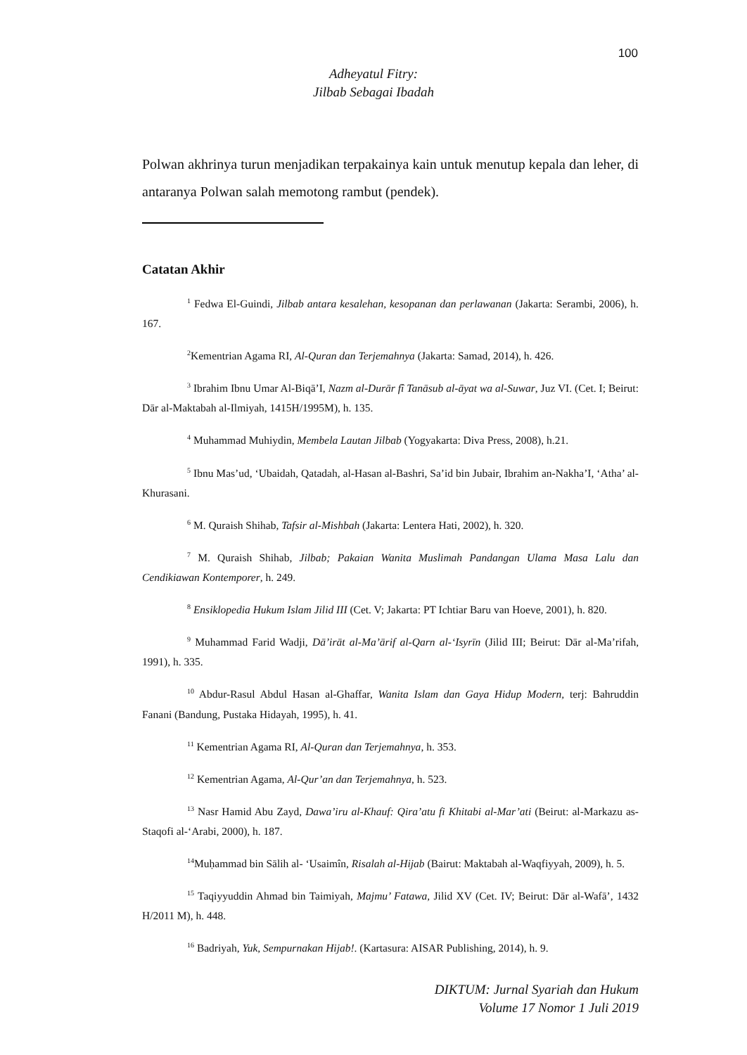100
Adheyatul Fitry:
Jilbab Sebagai Ibadah
Polwan akhrinya turun menjadikan terpakainya kain untuk menutup kepala dan leher, di antaranya Polwan salah memotong rambut (pendek).
Catatan Akhir
<sup>1</sup> Fedwa El-Guindi, Jilbab antara kesalehan, kesopanan dan perlawanan (Jakarta: Serambi, 2006), h. 167.
<sup>2</sup> Kementrian Agama RI, Al-Quran dan Terjemahnya (Jakarta: Samad, 2014), h. 426.
<sup>3</sup> Ibrahim Ibnu Umar Al-Biqā’I, Nazm al-Durār fî Tanāsub al-āyat wa al-Suwar, Juz VI. (Cet. I; Beirut: Dār al-Maktabah al-Ilmiyah, 1415H/1995M), h. 135.
<sup>4</sup> Muhammad Muhiydin, Membela Lautan Jilbab (Yogyakarta: Diva Press, 2008), h.21.
<sup>5</sup> Ibnu Mas’ud, ‘Ubaidah, Qatadah, al-Hasan al-Bashri, Sa’id bin Jubair, Ibrahim an-Nakha’I, ‘Atha’ al-Khurasani.
<sup>6</sup> M. Quraish Shihab, Tafsir al-Mishbah (Jakarta: Lentera Hati, 2002), h. 320.
<sup>7</sup> M. Quraish Shihab, Jilbab; Pakaian Wanita Muslimah Pandangan Ulama Masa Lalu dan Cendikiawan Kontemporer, h. 249.
<sup>8</sup> Ensiklopedia Hukum Islam Jilid III (Cet. V; Jakarta: PT Ichtiar Baru van Hoeve, 2001), h. 820.
<sup>9</sup> Muhammad Farid Wadji, Dā’irāt al-Ma’ārif al-Qarn al-‘Isyrīn (Jilid III; Beirut: Dār al-Ma’rifah, 1991), h. 335.
<sup>10</sup> Abdur-Rasul Abdul Hasan al-Ghaffar, Wanita Islam dan Gaya Hidup Modern, terj: Bahruddin Fanani (Bandung, Pustaka Hidayah, 1995), h. 41.
<sup>11</sup> Kementrian Agama RI, Al-Quran dan Terjemahnya, h. 353.
<sup>12</sup> Kementrian Agama, Al-Qur’an dan Terjemahnya, h. 523.
<sup>13</sup> Nasr Hamid Abu Zayd, Dawa’iru al-Khauf: Qira’atu fi Khitabi al-Mar’ati (Beirut: al-Markazu as-Staqofi al-‘Arabi, 2000), h. 187.
<sup>14</sup> Muḥammad bin Sālih al- ‘Usaimîn, Risalah al-Hijab (Bairut: Maktabah al-Waqfiyyah, 2009), h. 5.
<sup>15</sup> Taqiyyuddin Ahmad bin Taimiyah, Majmu’ Fatawa, Jilid XV (Cet. IV; Beirut: Dār al-Wafā’, 1432 H/2011 M), h. 448.
<sup>16</sup> Badriyah, Yuk, Sempurnakan Hijab!. (Kartasura: AISAR Publishing, 2014), h. 9.
DIKTUM: Jurnal Syariah dan Hukum
Volume 17 Nomor 1 Juli 2019